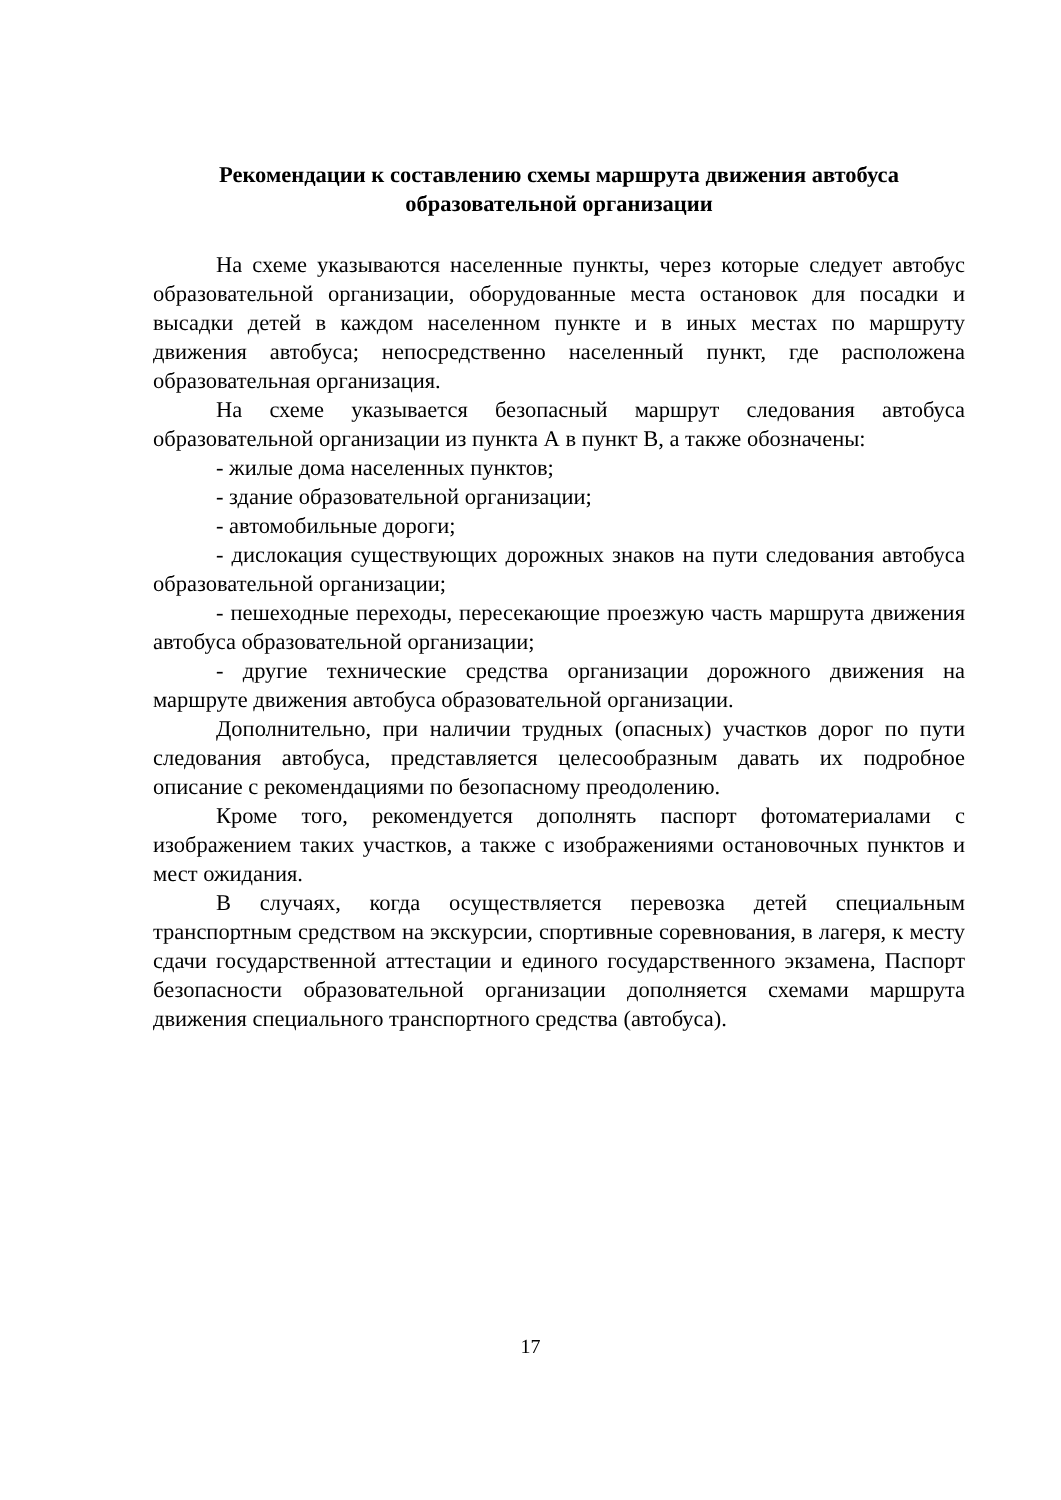Рекомендации к составлению схемы маршрута движения автобуса
образовательной организации
На схеме указываются населенные пункты, через которые следует автобус образовательной организации, оборудованные места остановок для посадки и высадки детей в каждом населенном пункте и в иных местах по маршруту движения автобуса; непосредственно населенный пункт, где расположена образовательная организация.
На схеме указывается безопасный маршрут следования автобуса образовательной организации из пункта А в пункт В, а также обозначены:
- жилые дома населенных пунктов;
- здание образовательной организации;
- автомобильные дороги;
- дислокация существующих дорожных знаков на пути следования автобуса образовательной организации;
- пешеходные переходы, пересекающие проезжую часть маршрута движения автобуса образовательной организации;
- другие технические средства организации дорожного движения на маршруте движения автобуса образовательной организации.
Дополнительно, при наличии трудных (опасных) участков дорог по пути следования автобуса, представляется целесообразным давать их подробное описание с рекомендациями по безопасному преодолению.
Кроме того, рекомендуется дополнять паспорт фотоматериалами с изображением таких участков, а также с изображениями остановочных пунктов и мест ожидания.
В случаях, когда осуществляется перевозка детей специальным транспортным средством на экскурсии, спортивные соревнования, в лагеря, к месту сдачи государственной аттестации и единого государственного экзамена, Паспорт безопасности образовательной организации дополняется схемами маршрута движения специального транспортного средства (автобуса).
17